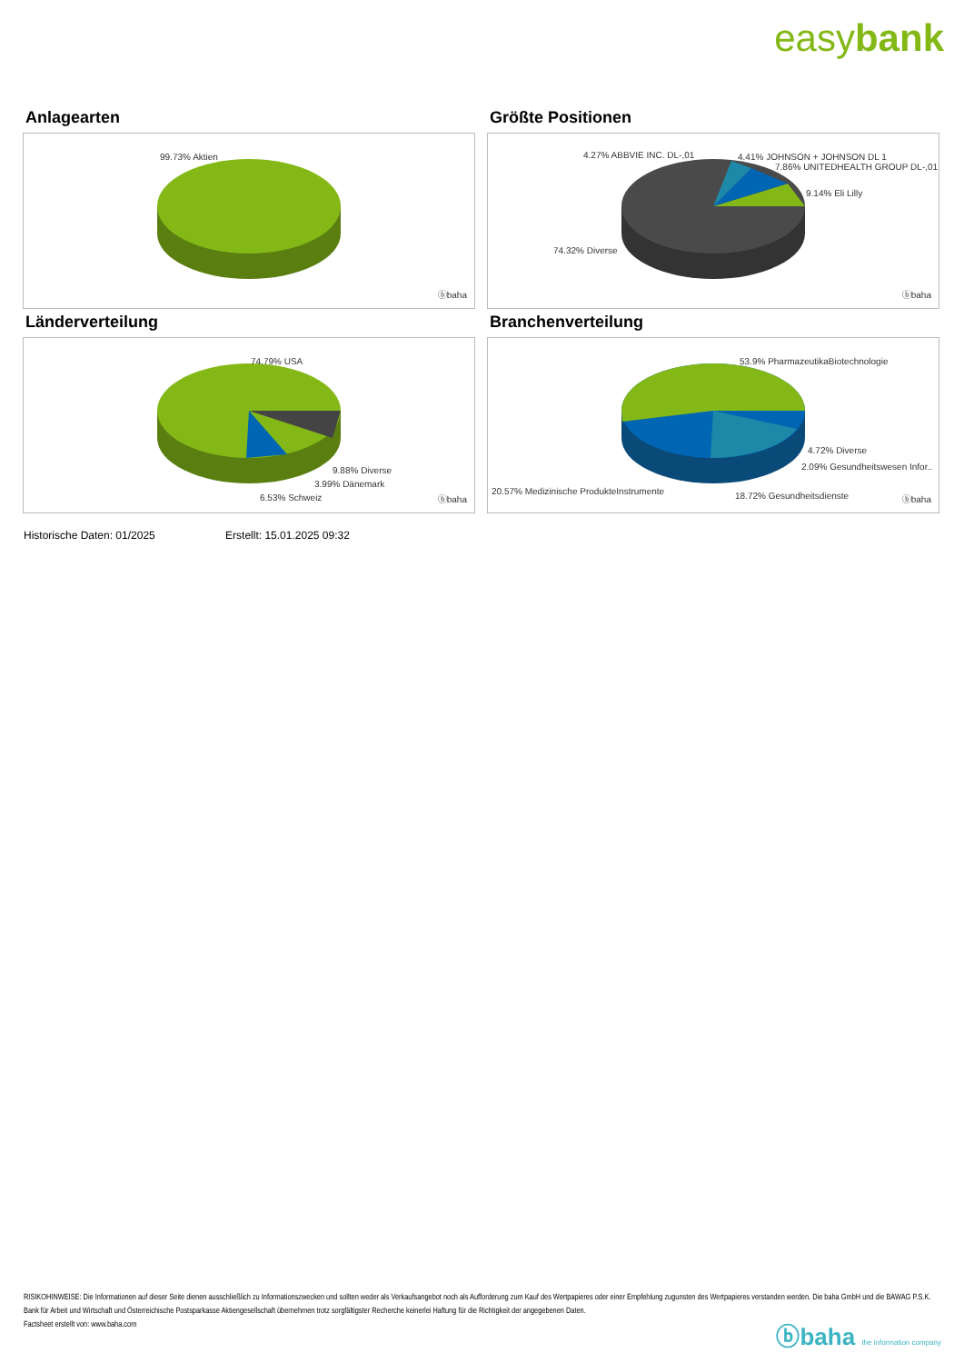easybank
Anlagearten
99.73% Aktien
ⓑbaha
Größte Positionen
4.27% ABBVIE INC. DL-,01 4.41% JOHNSON + JOHNSON DL 1
7.86% UNITEDHEALTH GROUP DL-,01
9.14% Eli Lilly
74.32% Diverse
ⓑbaha
Länderverteilung
74.79% USA
9.88% Diverse
3.99% Dänemark
6.53% Schweiz ⓑbaha
Branchenverteilung
53.9% PharmazeutikaBiotechnologie
4.72% Diverse
2.09% Gesundheitswesen Infor..
20.57% Medizinische ProdukteInstrumente 18.72% Gesundheitsdienste ⓑbaha
Historische Daten: 01/2025 Erstellt: 15.01.2025 09:32
RISIKOHINWEISE: Die Informationen auf dieser Seite dienen ausschließlich zu Informationszwecken und sollten weder als Verkaufsangebot noch als Aufforderung zum Kauf des Wertpapieres oder einer Empfehlung zugunsten des Wertpapieres verstanden werden. Die baha GmbH und die BAWAG P.S.K. Bank für Arbeit und Wirtschaft und Österreichische Postsparkasse Aktiengesellschaft übernehmen trotz sorgfältigster Recherche keinerlei Haftung für die Richtigkeit der angegebenen Daten.
Factsheet erstellt von: www.baha.com
ⓑbaha the information company